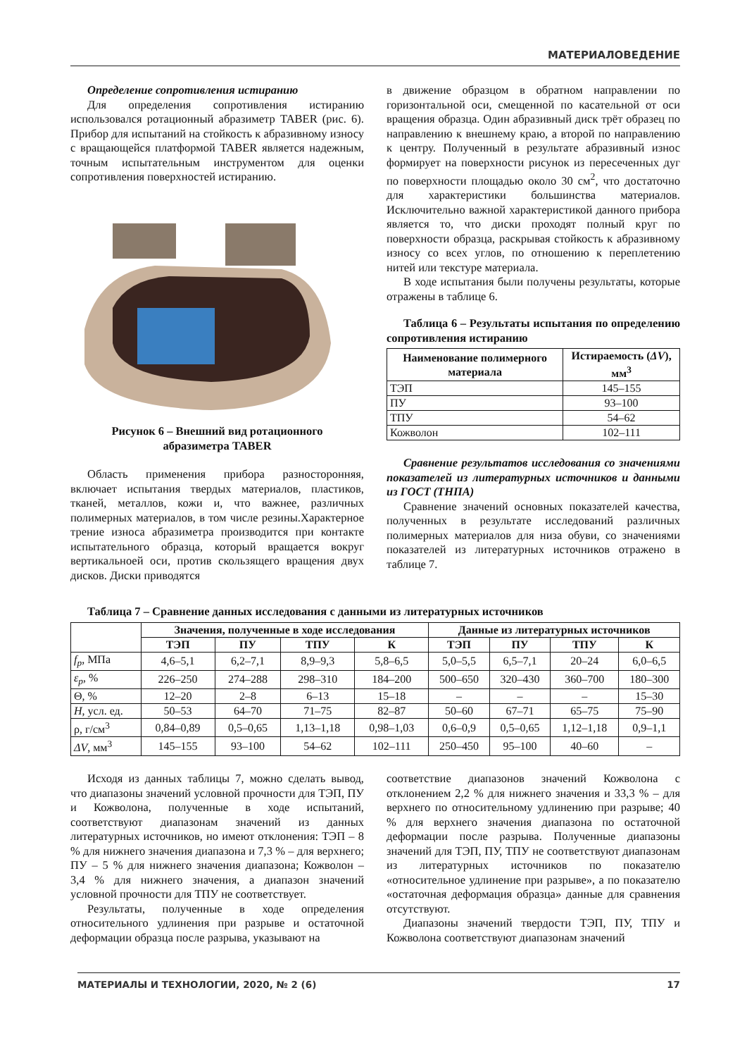МАТЕРИАЛОВЕДЕНИЕ
Определение сопротивления истиранию
Для определения сопротивления истиранию использовался ротационный абразиметр TABER (рис. 6). Прибор для испытаний на стойкость к абразивному износу с вращающейся платформой TABER является надежным, точным испытательным инструментом для оценки сопротивления поверхностей истиранию.
Рисунок 6 – Внешний вид ротационного
абразиметра TABER
Область применения прибора разносторонняя, включает испытания твердых материалов, пластиков, тканей, металлов, кожи и, что важнее, различных полимерных материалов, в том числе резины.Характерное трение износа абразиметра производится при контакте испытательного образца, который вращается вокруг вертикальноей оси, против скользящего вращения двух дисков. Диски приводятся
в движение образцом в обратном направлении по горизонтальной оси, смещенной по касательной от оси вращения образца. Один абразивный диск трёт образец по направлению к внешнему краю, а второй по направлению к центру. Полученный в результате абразивный износ формирует на поверхности рисунок из пересеченных дуг по поверхности площадью около 30 см<sup>2</sup>, что достаточно для характеристики большинства материалов. Исключительно важной характеристикой данного прибора является то, что диски проходят полный круг по поверхности образца, раскрывая стойкость к абразивному износу со всех углов, по отношению к переплетению нитей или текстуре материала.
В ходе испытания были получены результаты, которые отражены в таблице 6.
Таблица 6 – Результаты испытания по определению сопротивления истиранию
| Наименование полимерного материала | Истираемость ( ΔV ), мм<sup>3</sup> |
| --- | --- |
| ТЭП | 145–155 |
| ПУ | 93–100 |
| ТПУ | 54–62 |
| Кожволон | 102–111 |
Сравнение результатов исследования со значениями показателей из литературных источников и данными из ГОСТ (ТНПА)
Сравнение значений основных показателей качества, полученных в результате исследований различных полимерных материалов для низа обуви, со значениями показателей из литературных источников отражено в таблице 7.
Таблица 7 – Сравнение данных исследования с данными из литературных источников
| | Значения, полученные в ходе исследования | | | | Данные из литературных источников | | | |
| --- | --- | --- | --- | --- | --- | --- | --- | --- |
| | ТЭП | ПУ | ТПУ | К | ТЭП | ПУ | ТПУ | К |
| f<sub>p</sub> , МПа | 4,6–5,1 | 6,2–7,1 | 8,9–9,3 | 5,8–6,5 | 5,0–5,5 | 6,5–7,1 | 20–24 | 6,0–6,5 |
| ε<sub>p</sub> , % | 226–250 | 274–288 | 298–310 | 184–200 | 500–650 | 320–430 | 360–700 | 180–300 |
| Θ, % | 12–20 | 2–8 | 6–13 | 15–18 | – | – | – | 15–30 |
| H , усл. ед. | 50–53 | 64–70 | 71–75 | 82–87 | 50–60 | 67–71 | 65–75 | 75–90 |
| ρ, г/см<sup>3</sup> | 0,84–0,89 | 0,5–0,65 | 1,13–1,18 | 0,98–1,03 | 0,6–0,9 | 0,5–0,65 | 1,12–1,18 | 0,9–1,1 |
| ΔV , мм<sup>3</sup> | 145–155 | 93–100 | 54–62 | 102–111 | 250–450 | 95–100 | 40–60 | – |
Исходя из данных таблицы 7, можно сделать вывод, что диапазоны значений условной прочности для ТЭП, ПУ и Кожволона, полученные в ходе испытаний, соответствуют диапазонам значений из данных литературных источников, но имеют отклонения: ТЭП – 8 % для нижнего значения диапазона и 7,3 % – для верхнего; ПУ – 5 % для нижнего значения диапазона; Кожволон – 3,4 % для нижнего значения, а диапазон значений условной прочности для ТПУ не соответствует.
Результаты, полученные в ходе определения относительного удлинения при разрыве и остаточной деформации образца после разрыва, указывают на
соответствие диапазонов значений Кожволона с отклонением 2,2 % для нижнего значения и 33,3 % – для верхнего по относительному удлинению при разрыве; 40 % для верхнего значения диапазона по остаточной деформации после разрыва. Полученные диапазоны значений для ТЭП, ПУ, ТПУ не соответствуют диапазонам из литературных источников по показателю «относительное удлинение при разрыве», а по показателю «остаточная деформация образца» данные для сравнения отсутствуют.
Диапазоны значений твердости ТЭП, ПУ, ТПУ и Кожволона соответствуют диапазонам значений
МАТЕРИАЛЫ И ТЕХНОЛОГИИ, 2020, № 2 (6) 17